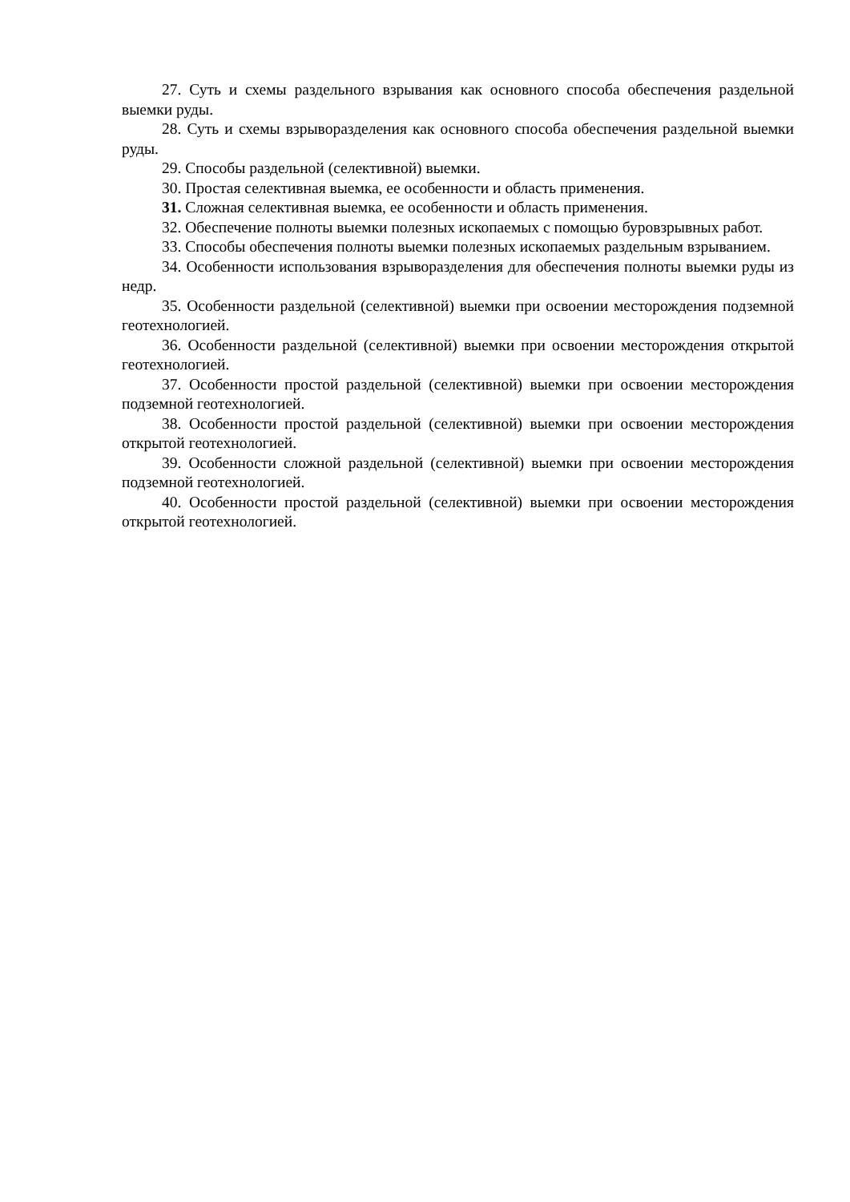27. Суть и схемы раздельного взрывания как основного способа обеспечения раздельной выемки руды.
28. Суть и схемы взрыворазделения как основного способа обеспечения раздельной выемки руды.
29. Способы раздельной (селективной) выемки.
30. Простая селективная выемка, ее особенности и область применения.
31. Сложная селективная выемка, ее особенности и область применения.
32. Обеспечение полноты выемки полезных ископаемых с помощью буровзрывных работ.
33. Способы обеспечения полноты выемки полезных ископаемых раздельным взрыванием.
34. Особенности использования взрыворазделения для обеспечения полноты выемки руды из недр.
35. Особенности раздельной (селективной) выемки при освоении месторождения подземной геотехнологией.
36. Особенности раздельной (селективной) выемки при освоении месторождения открытой геотехнологией.
37. Особенности простой раздельной (селективной) выемки при освоении месторождения подземной геотехнологией.
38. Особенности простой раздельной (селективной) выемки при освоении месторождения открытой геотехнологией.
39. Особенности сложной раздельной (селективной) выемки при освоении месторождения подземной геотехнологией.
40. Особенности простой раздельной (селективной) выемки при освоении месторождения открытой геотехнологией.